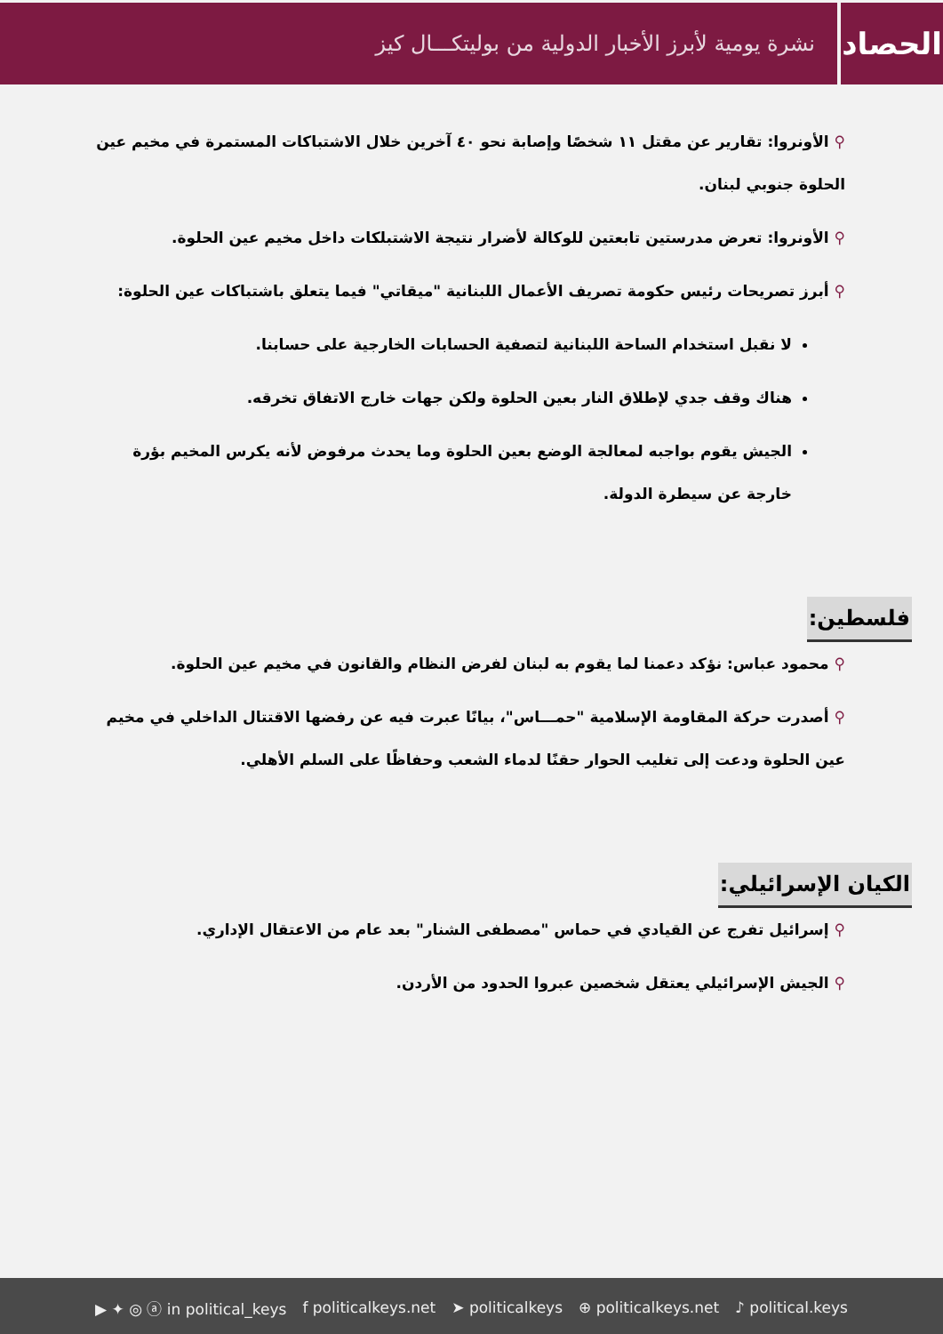الحصاد
نشرة يومية لأبرز الأخبار الدولية من بوليتكـــال كيز
⚲ الأونروا: تقارير عن مقتل ١١ شخصًا وإصابة نحو ٤٠ آخرين خلال الاشتباكات المستمرة في مخيم عين الحلوة جنوبي لبنان.
⚲ الأونروا: تعرض مدرستين تابعتين للوكالة لأضرار نتيجة الاشتبلكات داخل مخيم عين الحلوة.
⚲ أبرز تصريحات رئيس حكومة تصريف الأعمال اللبنانية "ميقاتي" فيما يتعلق باشتباكات عين الحلوة:
لا نقبل استخدام الساحة اللبنانية لتصفية الحسابات الخارجية على حسابنا.
هناك وقف جدي لإطلاق النار بعين الحلوة ولكن جهات خارج الاتفاق تخرقه.
الجيش يقوم بواجبه لمعالجة الوضع بعين الحلوة وما يحدث مرفوض لأنه يكرس المخيم بؤرة خارجة عن سيطرة الدولة.
فلسطين:
⚲ محمود عباس: نؤكد دعمنا لما يقوم به لبنان لفرض النظام والقانون في مخيم عين الحلوة.
⚲ أصدرت حركة المقاومة الإسلامية "حمـــاس"، بيانًا عبرت فيه عن رفضها الاقتتال الداخلي في مخيم عين الحلوة ودعت إلى تغليب الحوار حقنًا لدماء الشعب وحفاظًا على السلم الأهلي.
الكيان الإسرائيلي:
⚲ إسرائيل تفرج عن القيادي في حماس "مصطفى الشنار" بعد عام من الاعتقال الإداري.
⚲ الجيش الإسرائيلي يعتقل شخصين عبروا الحدود من الأردن.
▶ ✦ ◎ ⓐ in political_keys f politicalkeys.net ➤ politicalkeys ⊕ politicalkeys.net ♪ political.keys